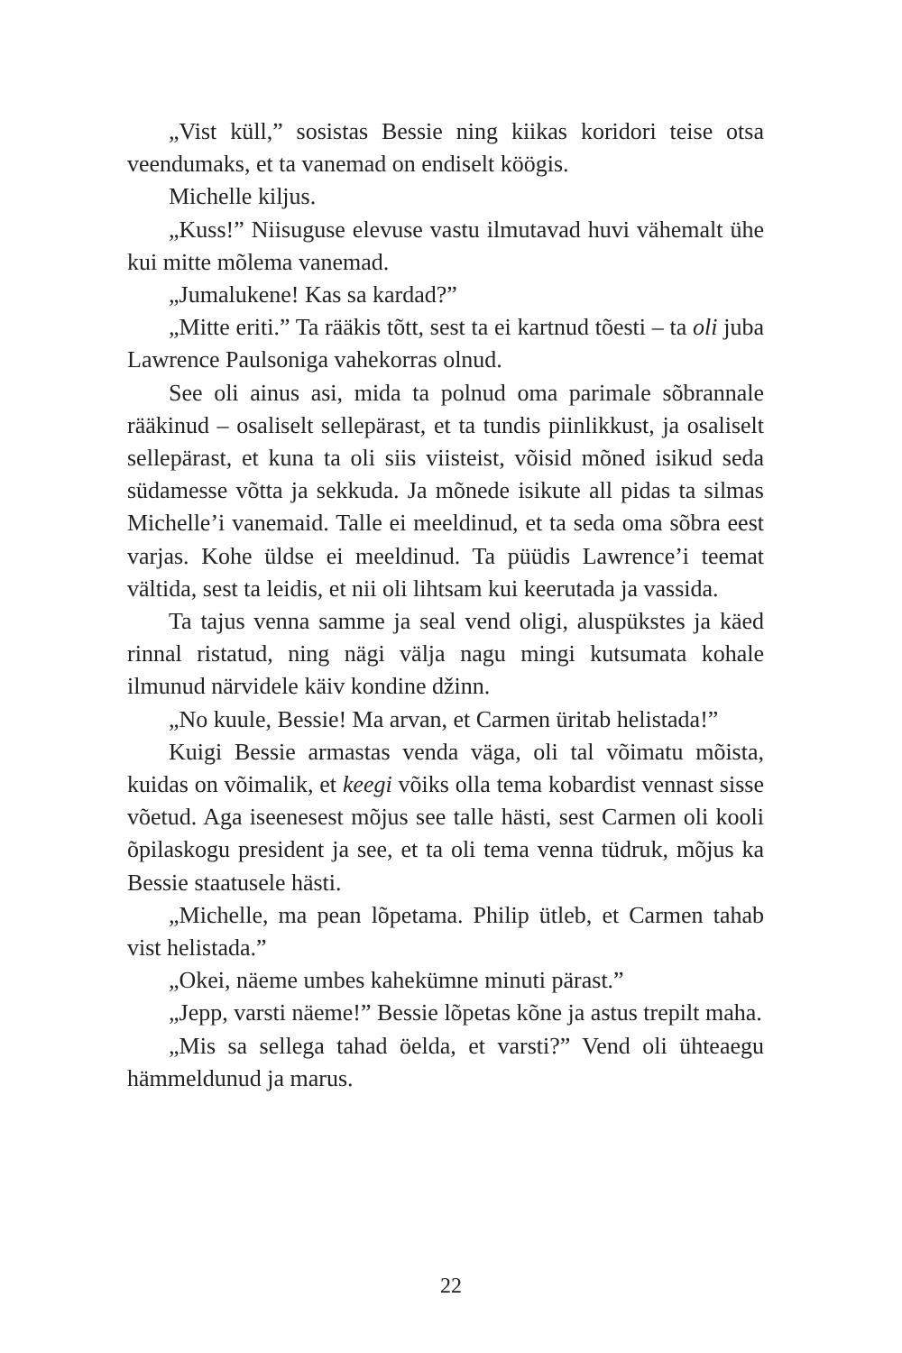„Vist küll,” sosistas Bessie ning kiikas koridori teise otsa veendumaks, et ta vanemad on endiselt köögis.
Michelle kiljus.
„Kuss!” Niisuguse elevuse vastu ilmutavad huvi vähemalt ühe kui mitte mõlema vanemad.
„Jumalukene! Kas sa kardad?”
„Mitte eriti.” Ta rääkis tõtt, sest ta ei kartnud tõesti – ta oli juba Lawrence Paulsoniga vahekorras olnud.
See oli ainus asi, mida ta polnud oma parimale sõbrannale rääkinud – osaliselt sellepärast, et ta tundis piinlikkust, ja osaliselt sellepärast, et kuna ta oli siis viisteist, võisid mõned isikud seda südamesse võtta ja sekkuda. Ja mõnede isikute all pidas ta silmas Michelle’i vanemaid. Talle ei meeldinud, et ta seda oma sõbra eest varjas. Kohe üldse ei meeldinud. Ta püüdis Lawrence’i teemat vältida, sest ta leidis, et nii oli lihtsam kui keerutada ja vassida.
Ta tajus venna samme ja seal vend oligi, aluspükstes ja käed rinnal ristatud, ning nägi välja nagu mingi kutsumata kohale ilmunud närvidele käiv kondine džinn.
„No kuule, Bessie! Ma arvan, et Carmen üritab helistada!”
Kuigi Bessie armastas venda väga, oli tal võimatu mõista, kuidas on võimalik, et keegi võiks olla tema kobardist vennast sisse võetud. Aga iseenesest mõjus see talle hästi, sest Carmen oli kooli õpilaskogu president ja see, et ta oli tema venna tüdruk, mõjus ka Bessie staatusele hästi.
„Michelle, ma pean lõpetama. Philip ütleb, et Carmen tahab vist helistada.”
„Okei, näeme umbes kahekümne minuti pärast.”
„Jepp, varsti näeme!” Bessie lõpetas kõne ja astus trepilt maha.
„Mis sa sellega tahad öelda, et varsti?” Vend oli ühteaegu hämmeldunud ja marus.
22